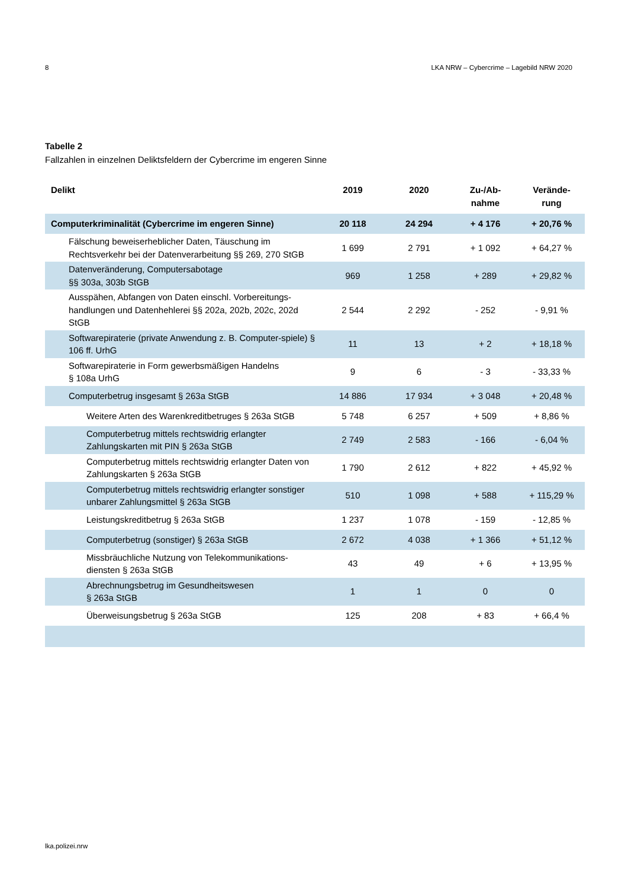8 LKA NRW – Cybercrime – Lagebild NRW 2020
Tabelle 2
Fallzahlen in einzelnen Deliktsfeldern der Cybercrime im engeren Sinne
| Delikt | 2019 | 2020 | Zu-/Ab- nahme | Verände- rung |
| --- | --- | --- | --- | --- |
| Computerkriminalität (Cybercrime im engeren Sinne) | 20 118 | 24 294 | + 4 176 | + 20,76 % |
| Fälschung beweiserheblicher Daten, Täuschung im Rechtsverkehr bei der Datenverarbeitung §§ 269, 270 StGB | 1 699 | 2 791 | + 1 092 | + 64,27 % |
| Datenveränderung, Computersabotage §§ 303a, 303b StGB | 969 | 1 258 | + 289 | + 29,82 % |
| Ausspähen, Abfangen von Daten einschl. Vorbereitungs-handlungen und Datenhehlerei §§ 202a, 202b, 202c, 202d StGB | 2 544 | 2 292 | - 252 | - 9,91 % |
| Softwarepiraterie (private Anwendung z. B. Computer-spiele) § 106 ff. UrhG | 11 | 13 | + 2 | + 18,18 % |
| Softwarepiraterie in Form gewerbsmäßigen Handelns § 108a UrhG | 9 | 6 | - 3 | - 33,33 % |
| Computerbetrug insgesamt § 263a StGB | 14 886 | 17 934 | + 3 048 | + 20,48 % |
| Weitere Arten des Warenkreditbetruges § 263a StGB | 5 748 | 6 257 | + 509 | + 8,86 % |
| Computerbetrug mittels rechtswidrig erlangter Zahlungskarten mit PIN § 263a StGB | 2 749 | 2 583 | - 166 | - 6,04 % |
| Computerbetrug mittels rechtswidrig erlangter Daten von Zahlungskarten § 263a StGB | 1 790 | 2 612 | + 822 | + 45,92 % |
| Computerbetrug mittels rechtswidrig erlangter sonstiger unbarer Zahlungsmittel § 263a StGB | 510 | 1 098 | + 588 | + 115,29 % |
| Leistungskreditbetrug § 263a StGB | 1 237 | 1 078 | - 159 | - 12,85 % |
| Computerbetrug (sonstiger) § 263a StGB | 2 672 | 4 038 | + 1 366 | + 51,12 % |
| Missbräuchliche Nutzung von Telekommunikations-diensten § 263a StGB | 43 | 49 | + 6 | + 13,95 % |
| Abrechnungsbetrug im Gesundheitswesen § 263a StGB | 1 | 1 | 0 | 0 |
| Überweisungsbetrug § 263a StGB | 125 | 208 | + 83 | + 66,4 % |
lka.polizei.nrw